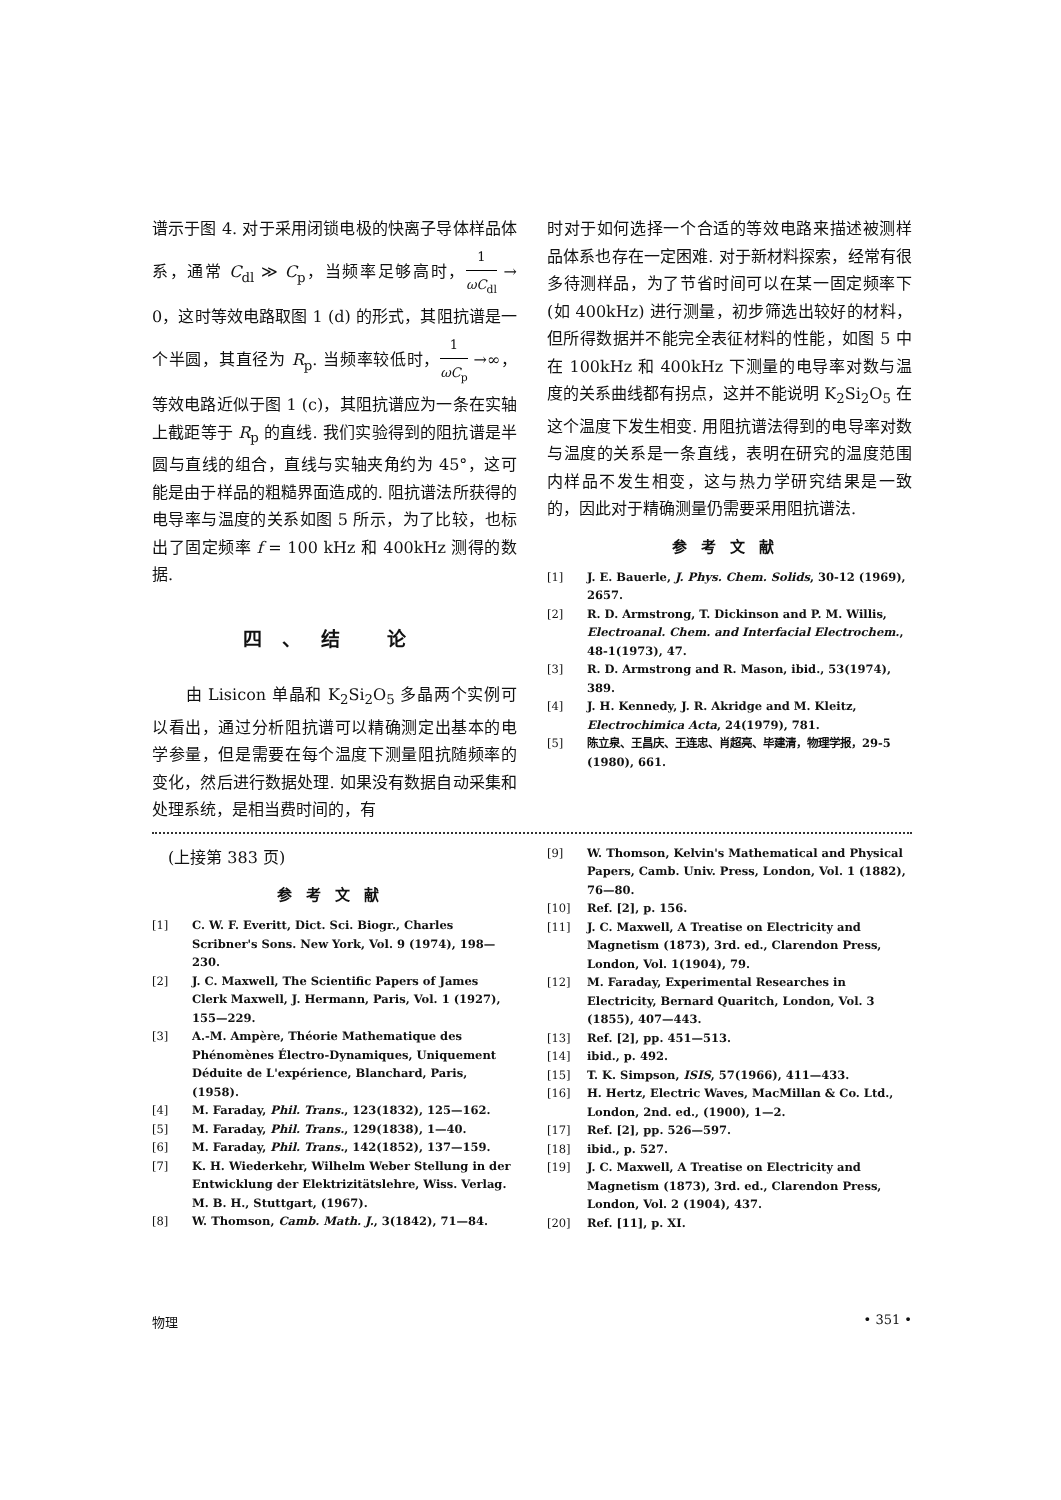谱示于图 4. 对于采用闭锁电极的快离子导体样品体系，通常 C<sub>dl</sub> ≫ C<sub>p</sub>，当频率足够高时，1 ωC<sub>dl</sub> → 0，这时等效电路取图 1 (d) 的形式，其阻抗谱是一个半圆，其直径为 R<sub>p</sub>. 当频率较低时，1 ωC<sub>p</sub> →∞，等效电路近似于图 1 (c)，其阻抗谱应为一条在实轴上截距等于 R<sub>p</sub> 的直线. 我们实验得到的阻抗谱是半圆与直线的组合，直线与实轴夹角约为 45°，这可能是由于样品的粗糙界面造成的. 阻抗谱法所获得的电导率与温度的关系如图 5 所示，为了比较，也标出了固定频率 f = 100 kHz 和 400kHz 测得的数据.
四、结 论
　　由 Lisicon 单晶和 K<sub>2</sub>Si<sub>2</sub>O<sub>5</sub> 多晶两个实例可以看出，通过分析阻抗谱可以精确测定出基本的电学参量，但是需要在每个温度下测量阻抗随频率的变化，然后进行数据处理. 如果没有数据自动采集和处理系统，是相当费时间的，有
时对于如何选择一个合适的等效电路来描述被测样品体系也存在一定困难. 对于新材料探索，经常有很多待测样品，为了节省时间可以在某一固定频率下 (如 400kHz) 进行测量，初步筛选出较好的材料，但所得数据并不能完全表征材料的性能，如图 5 中在 100kHz 和 400kHz 下测量的电导率对数与温度的关系曲线都有拐点，这并不能说明 K<sub>2</sub>Si<sub>2</sub>O<sub>5</sub> 在这个温度下发生相变. 用阻抗谱法得到的电导率对数与温度的关系是一条直线，表明在研究的温度范围内样品不发生相变，这与热力学研究结果是一致的，因此对于精确测量仍需要采用阻抗谱法.
参考文献
[1] J. E. Bauerle, J. Phys. Chem. Solids, 30-12 (1969), 2657.
[2] R. D. Armstrong, T. Dickinson and P. M. Willis, Electroanal. Chem. and Interfacial Electrochem., 48-1(1973), 47.
[3] R. D. Armstrong and R. Mason, ibid., 53(1974), 389.
[4] J. H. Kennedy, J. R. Akridge and M. Kleitz, Electrochimica Acta, 24(1979), 781.
[5] 陈立泉、王昌庆、王连忠、肖超亮、毕建清，物理学报，29-5 (1980), 661.
　(上接第 383 页)
参考文献
[1] C. W. F. Everitt, Dict. Sci. Biogr., Charles Scribner's Sons. New York, Vol. 9 (1974), 198—230.
[2] J. C. Maxwell, The Scientific Papers of James Clerk Maxwell, J. Hermann, Paris, Vol. 1 (1927), 155—229.
[3] A.-M. Ampère, Théorie Mathematique des Phénomènes Électro-Dynamiques, Uniquement Déduite de L'expérience, Blanchard, Paris, (1958).
[4] M. Faraday, Phil. Trans., 123(1832), 125—162.
[5] M. Faraday, Phil. Trans., 129(1838), 1—40.
[6] M. Faraday, Phil. Trans., 142(1852), 137—159.
[7] K. H. Wiederkehr, Wilhelm Weber Stellung in der Entwicklung der Elektrizitätslehre, Wiss. Verlag. M. B. H., Stuttgart, (1967).
[8] W. Thomson, Camb. Math. J., 3(1842), 71—84.
[9] W. Thomson, Kelvin's Mathematical and Physical Papers, Camb. Univ. Press, London, Vol. 1 (1882), 76—80.
[10] Ref. [2], p. 156.
[11] J. C. Maxwell, A Treatise on Electricity and Magnetism (1873), 3rd. ed., Clarendon Press, London, Vol. 1(1904), 79.
[12] M. Faraday, Experimental Researches in Electricity, Bernard Quaritch, London, Vol. 3 (1855), 407—443.
[13] Ref. [2], pp. 451—513.
[14] ibid., p. 492.
[15] T. K. Simpson, ISIS, 57(1966), 411—433.
[16] H. Hertz, Electric Waves, MacMillan & Co. Ltd., London, 2nd. ed., (1900), 1—2.
[17] Ref. [2], pp. 526—597.
[18] ibid., p. 527.
[19] J. C. Maxwell, A Treatise on Electricity and Magnetism (1873), 3rd. ed., Clarendon Press, London, Vol. 2 (1904), 437.
[20] Ref. [11], p. XI.
物理 • 351 •